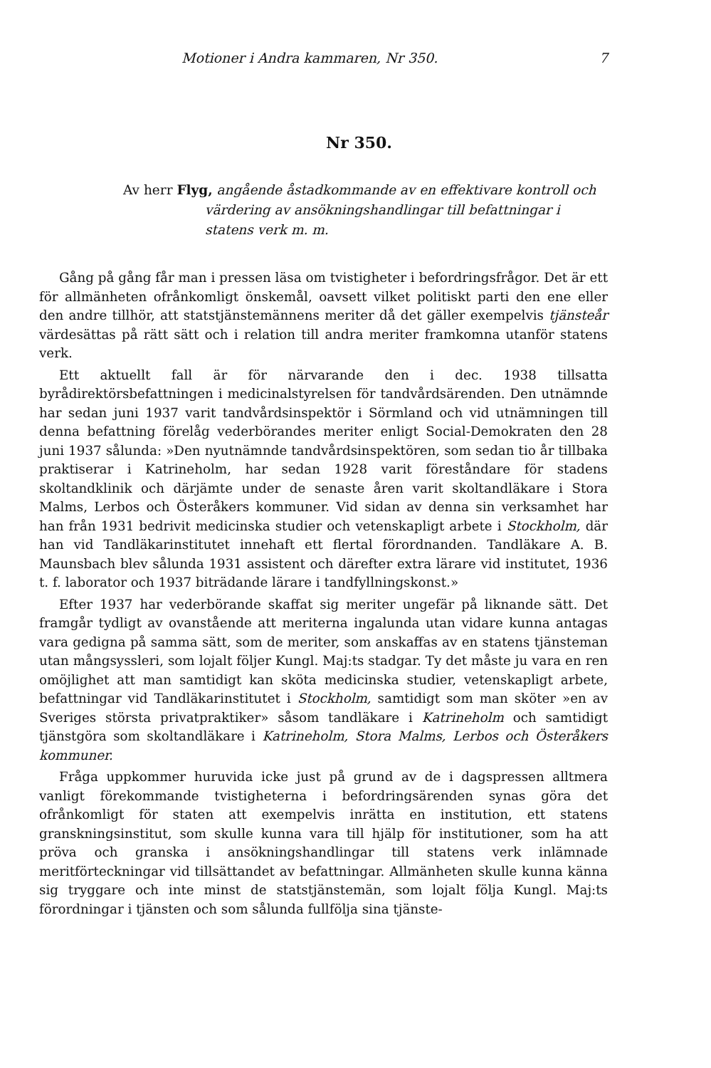Motioner i Andra kammaren, Nr 350. 7
Nr 350.
Av herr Flyg, angående åstadkommande av en effektivare kontroll och värdering av ansökningshandlingar till befattningar i statens verk m. m.
Gång på gång får man i pressen läsa om tvistigheter i befordringsfrågor. Det är ett för allmänheten ofrånkomligt önskemål, oavsett vilket politiskt parti den ene eller den andre tillhör, att statstjänstemännens meriter då det gäller exempelvis tjänsteår värdesättas på rätt sätt och i relation till andra meriter framkomna utanför statens verk.
Ett aktuellt fall är för närvarande den i dec. 1938 tillsatta byrådirektörsbefattningen i medicinalstyrelsen för tandvårdsärenden. Den utnämnde har sedan juni 1937 varit tandvårdsinspektör i Sörmland och vid utnämningen till denna befattning förelåg vederbörandes meriter enligt Social-Demokraten den 28 juni 1937 sålunda: »Den nyutnämnde tandvårdsinspektören, som sedan tio år tillbaka praktiserar i Katrineholm, har sedan 1928 varit föreståndare för stadens skoltandklinik och därjämte under de senaste åren varit skoltandläkare i Stora Malms, Lerbos och Österåkers kommuner. Vid sidan av denna sin verksamhet har han från 1931 bedrivit medicinska studier och vetenskapligt arbete i Stockholm, där han vid Tandläkarinstitutet innehaft ett flertal förordnanden. Tandläkare A. B. Maunsbach blev sålunda 1931 assistent och därefter extra lärare vid institutet, 1936 t. f. laborator och 1937 biträdande lärare i tandfyllningskonst.»
Efter 1937 har vederbörande skaffat sig meriter ungefär på liknande sätt. Det framgår tydligt av ovanstående att meriterna ingalunda utan vidare kunna antagas vara gedigna på samma sätt, som de meriter, som anskaffas av en statens tjänsteman utan mångsyssleri, som lojalt följer Kungl. Maj:ts stadgar. Ty det måste ju vara en ren omöjlighet att man samtidigt kan sköta medicinska studier, vetenskapligt arbete, befattningar vid Tandläkarinstitutet i Stockholm, samtidigt som man sköter »en av Sveriges största privatpraktiker» såsom tandläkare i Katrineholm och samtidigt tjänstgöra som skoltandläkare i Katrineholm, Stora Malms, Lerbos och Österåkers kommuner.
Fråga uppkommer huruvida icke just på grund av de i dagspressen alltmera vanligt förekommande tvistigheterna i befordringsärenden synas göra det ofrånkomligt för staten att exempelvis inrätta en institution, ett statens granskningsinstitut, som skulle kunna vara till hjälp för institutioner, som ha att pröva och granska i ansökningshandlingar till statens verk inlämnade meritförteckningar vid tillsättandet av befattningar. Allmänheten skulle kunna känna sig tryggare och inte minst de statstjänstemän, som lojalt följa Kungl. Maj:ts förordningar i tjänsten och som sålunda fullfölja sina tjänste-